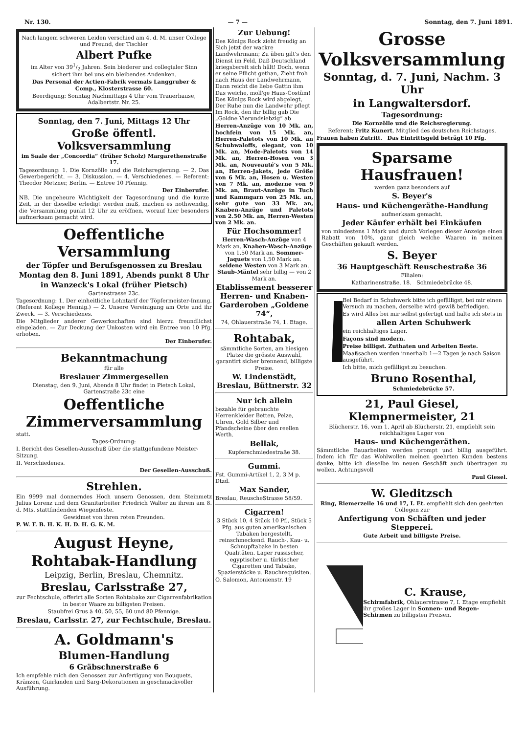Nr. 130. — 7 — Sonntag, den 7. Juni 1891.
Nach langem schweren Leiden verschied am 4. d. M. unser College und Freund, der Tischler
Albert Pufke
im Alter von 391/2 Jahren. Sein biederer und collegialer Sinn sichert ihm bei uns ein bleibendes Andenken.
Das Personal der Actien-Fabrik vormals Langgruber & Comp., Klosterstrasse 60.
Beerdigung: Sonntag Nachmittags 4 Uhr vom Trauerhause, Adalbertstr. Nr. 25.
Sonntag, den 7. Juni, Mittags 12 Uhr
Große öffentl. Volksversammlung
im Saale der „Concordia“ (früher Scholz) Margarethenstraße 17.
Tagesordnung: 1. Die Kornzölle und die Reichsregierung. — 2. Das Gewerbegericht. — 3. Diskussion. — 4. Verschiedenes. — Referent: Theodor Metzner, Berlin. — Entree 10 Pfennig.
Der Einberufer.
NB. Die ungeheure Wichtigkeit der Tagesordnung und die kurze Zeit, in der dieselbe erledigt werden muß, machen es nothwendig, die Versammlung punkt 12 Uhr zu eröffnen, worauf hier besonders aufmerksam gemacht wird.
Oeffentliche Versammlung
der Töpfer und Berufsgenossen zu Breslau
Montag den 8. Juni 1891, Abends punkt 8 Uhr
in Wanzeck's Lokal (früher Pietsch)
Gartenstrasse 23c.
Tagesordnung: 1. Der einheitliche Lohntarif der Töpfermeister-Innung. (Referent Kollege Hennig.) — 2. Unsere Vereinigung am Orte und ihr Zweck. — 3. Verschiedenes.
Die Mitglieder anderer Gewerkschaften sind hierzu freundlichst eingeladen. — Zur Deckung der Unkosten wird ein Entree von 10 Pfg. erhoben.
Der Einberufer.
Bekanntmachung
für alle
Breslauer Zimmergesellen
Dienstag, den 9. Juni, Abends 8 Uhr findet in Pietsch Lokal, Gartenstraße 23c eine
Oeffentliche Zimmerversammlung
statt.
Tages-Ordnung:
I. Bericht des Gesellen-Ausschuß über die stattgefundene Meister-Sitzung.
II. Verschiedenes.
Der Gesellen-Ausschuß.
Strehlen.
Ein 9999 mal donnerndes Hoch unsern Genossen, dem Steinmetz Julius Lorenz und dem Granitarbeiter Friedrich Walter zu ihrem am 8. d. Mts. stattfindenden Wiegenfeste.
Gewidmet von ihren roten Freunden.
P. W. F. B. H. K. H. D. H. G. K. M.
August Heyne,
Rohtabak-Handlung
Leipzig, Berlin, Breslau, Chemnitz.
Breslau, Carlsstraße 27,
zur Fechtschule, offerirt alle Sorten Rohtabake zur Cigarrenfabrikation in bester Waare zu billigsten Preisen.
Staubfrei Grus à 40, 50, 55, 60 und 80 Pfennige.
Breslau, Carlsstr. 27, zur Fechtschule, Breslau.
A. Goldmann's
Blumen-Handlung
6 Gräbschnerstraße 6
Ich empfehle mich den Genossen zur Anfertigung von Bouquets, Kränzen, Guirlanden und Sarg-Dekorationen in geschmackvoller Ausführung.
Zur Uebung!
Des Königs Rock zieht freudig an Sich jetzt der wackre Landwehrmann; Zu üben gilt's den Dienst im Feld, Daß Deutschland kriegsbereit sich hält! Doch, wenn er seine Pflicht gethan, Zieht froh nach Haus der Landwehrmann, Dann reicht die liebe Gattin ihm Das weiche, moll'ge Haus-Costüm! Des Königs Rock wird abgelegt, Der Ruhe nun die Landwehr pflegt Im Rock, den ihr billig gab Die „Goldne Vierundsiebzig“ ab
Herren-Anzüge von 10 Mk. an, hochfein von 15 Mk. an, Herren-Paletots von 10 Mk. an Schuhwaloffs, elegant, von 10 Mk. an, Mode-Paletots von 14 Mk. an, Herren-Hosen von 3 Mk. an, Nouveauté's von 5 Mk. an, Herren-Jakets, jede Größe von 6 Mk. an, Hosen u. Westen von 7 Mk. an, moderne von 9 Mk. an, Braut-Anzüge in Tuch und Kammgarn von 25 Mk. an, sehr gute von 33 Mk. an, Knaben-Anzüge und Paletots von 2.50 Mk. an, Herren-Westen von 2 Mk. an.
Für Hochsommer!
Herren-Wasch-Anzüge von 4 Mark an, Knaben-Wasch-Anzüge von 1,50 Mark an. Sommer-Jaquets von 1,50 Mark an. seidene Westen von 3 Mark an. Staub-Mäntel sehr billig — von 2 Mark an.
Etablissement besserer Herren- und Knaben-Garderoben „Goldene 74“,
74, Ohlauerstraße 74, 1. Etage.
Rohtabak,
sämmtliche Sorten, am hiesigen Platze die grösste Auswahl, garantirt sicher brennend, billigste Preise.
W. Lindenstädt, Breslau, Büttnerstr. 32
Nur ich allein
bezahle für gebrauchte Herrenkleider Betten, Pelze, Uhren, Gold Silber und Pfandscheine über den reellen Werth.
Bellak,
Kupferschmiedestraße 38.
Gummi.
Fst. Gummi-Artikel 1, 2, 3 M p. Dtzd.
Max Sander,
Breslau, ReuscheStrasse 58/59.
Cigarren!
3 Stück 10, 4 Stück 10 Pf., Stück 5 Pfg. aus guten amerikanischen Tabaken hergestellt, reinschmeckend. Rauch-, Kau- u. Schnupftabake in besten Qualitäten. Lager russischer, egyptischer u. türkischer Cigaretten und Tabake, Spazierstöcke u. Rauchrequisiten.
O. Salomon, Antonienstr. 19
Grosse Volksversammlung
Sonntag, d. 7. Juni, Nachm. 3 Uhr
in Langwaltersdorf.
Tagesordnung:
Die Kornzölle und die Reichsregierung.
Referent: Fritz Kunert, Mitglied des deutschen Reichstages.
Frauen haben Zutritt. Das Eintrittsgeld beträgt 10 Pfg.
Sparsame Hausfrauen!
werden ganz besonders auf
S. Beyer's
Haus- und Küchengeräthe-Handlung
aufmerksam gemacht.
Jeder Käufer erhält bei Einkäufen
von mindestens 1 Mark und durch Vorlegen dieser Anzeige einen Rabatt von 10%, ganz gleich welche Waaren in meinen Geschäften gekauft werden.
S. Beyer
36 Hauptgeschäft Reuschestraße 36
Filialen:
Katharinenstraße. 18. Schmiedebrücke 48.
Bei Bedarf in Schuhwerk bitte ich gefälligst, bei mir einen Versuch zu machen, derselbe wird gewiß befriedigen.
Es wird Alles bei mir selbst gefertigt und halte ich stets in
allen Arten Schuhwerk
ein reichhaltiges Lager.
Façons sind modern.
Preise billigst. Zuthaten und Arbeiten Beste.
Maaßsachen werden innerhalb 1—2 Tagen je nach Saison ausgeführt.
Ich bitte, mich gefälligst zu besuchen.
Bruno Rosenthal,
Schmiedebrücke 57.
21, Paul Giesel, Klempnermeister, 21
Blücherstr. 16, vom 1. April ab Blücherstr. 21, empfiehlt sein reichhaltiges Lager von
Haus- und Küchengeräthen.
Sämmtliche Bauarbeiten werden prompt und billig ausgeführt. Indem ich für das Wohlwollen meinen geehrten Kunden bestens danke, bitte ich dieselbe im neuen Geschäft auch übertragen zu wollen. Achtungsvoll
Paul Giesel.
W. Gleditzsch
Ring, Riemerzeile 16 und 17, I. Et. empfiehlt sich den geehrten Collegen zur
Anfertigung von Schäften und jeder Stepperei.
Gute Arbeit und billigste Preise.
C. Krause,
Schirmfabrik, Ohlauerstrasse 7, I. Etage empfiehlt ihr großes Lager in Sonnen- und Regen-Schirmen zu billigsten Preisen.